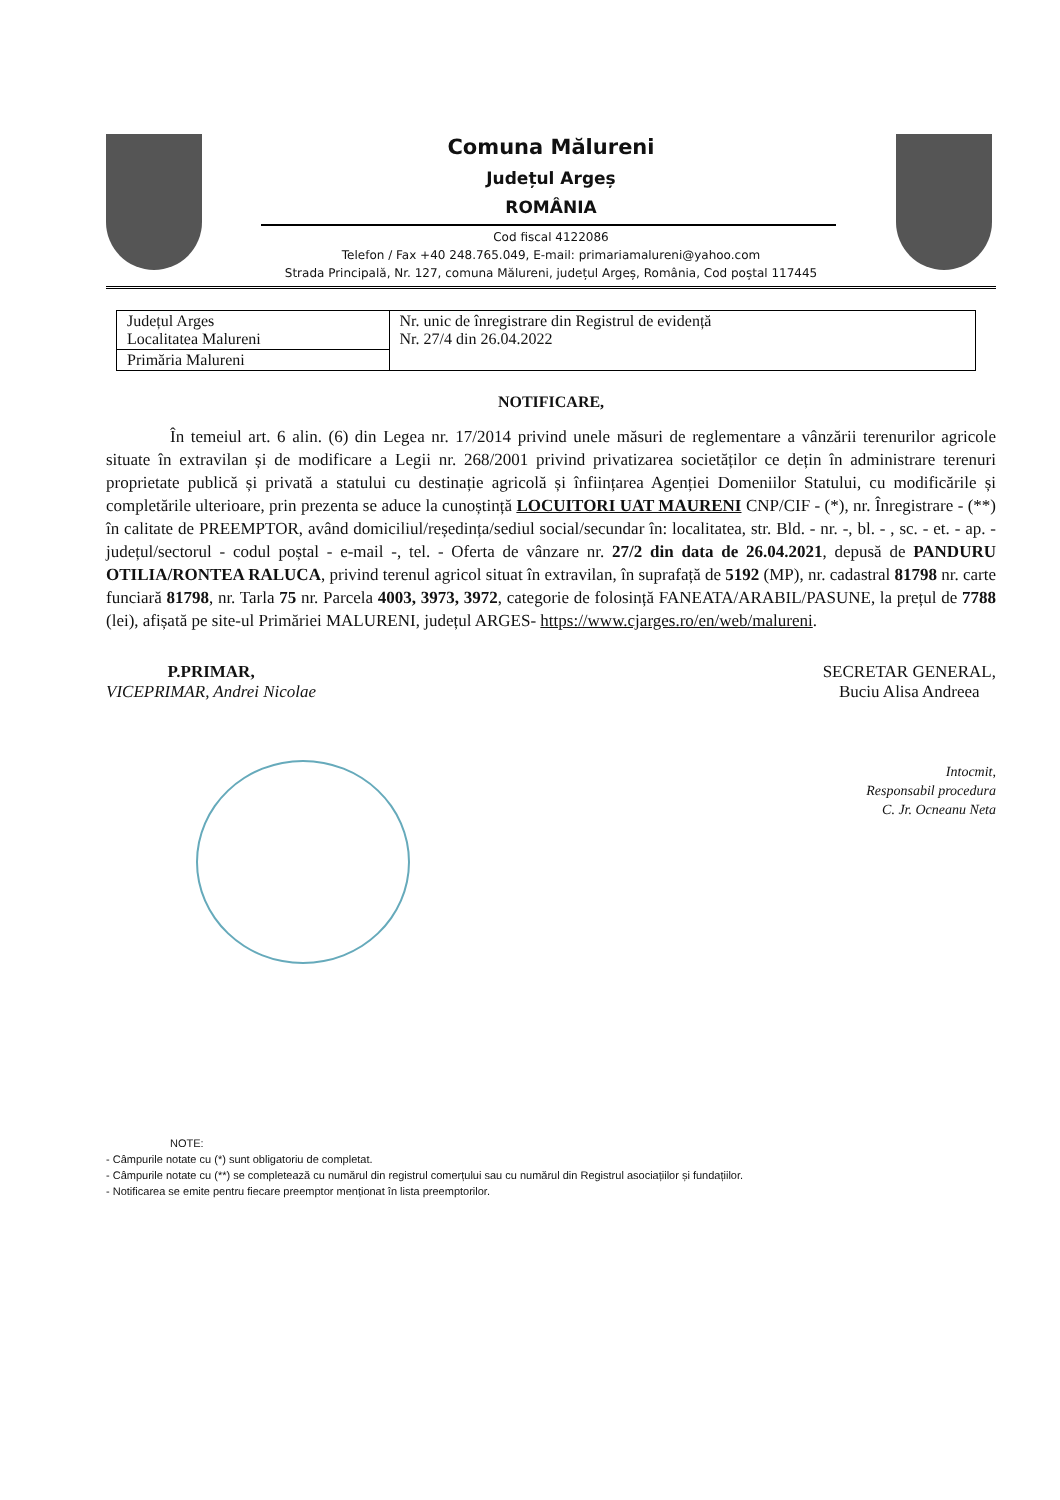Comuna Mălureni
Județul Argeș
ROMÂNIA
Cod fiscal 4122086
Telefon / Fax +40 248.765.049, E-mail: primariamalureni@yahoo.com
Strada Principală, Nr. 127, comuna Mălureni, județul Argeș, România, Cod poștal 117445
| Județul Arges Localitatea Malureni | Nr. unic de înregistrare din Registrul de evidență Nr. 27/4 din 26.04.2022 |
| Primăria Malureni | |
NOTIFICARE,
În temeiul art. 6 alin. (6) din Legea nr. 17/2014 privind unele măsuri de reglementare a vânzării terenurilor agricole situate în extravilan și de modificare a Legii nr. 268/2001 privind privatizarea societăților ce dețin în administrare terenuri proprietate publică și privată a statului cu destinație agricolă și înființarea Agenției Domeniilor Statului, cu modificările și completările ulterioare, prin prezenta se aduce la cunoștință LOCUITORI UAT MAURENI CNP/CIF - (*), nr. Înregistrare - (**) în calitate de PREEMPTOR, având domiciliul/reședința/sediul social/secundar în: localitatea, str. Bld. - nr. -, bl. - , sc. - et. - ap. - județul/sectorul - codul poștal - e-mail -, tel. - Oferta de vânzare nr. 27/2 din data de 26.04.2021, depusă de PANDURU OTILIA/RONTEA RALUCA, privind terenul agricol situat în extravilan, în suprafață de 5192 (MP), nr. cadastral 81798 nr. carte funciară 81798, nr. Tarla 75 nr. Parcela 4003, 3973, 3972, categorie de folosință FANEATA/ARABIL/PASUNE, la prețul de 7788 (lei), afișată pe site-ul Primăriei MALURENI, județul ARGES- https://www.cjarges.ro/en/web/malureni.
P.PRIMAR,
VICEPRIMAR, Andrei Nicolae
SECRETAR GENERAL,
Buciu Alisa Andreea
Intocmit,
Responsabil procedura
C. Jr. Ocneanu Neta
NOTE:
- Câmpurile notate cu (*) sunt obligatoriu de completat.
- Câmpurile notate cu (**) se completează cu numărul din registrul comerțului sau cu numărul din Registrul asociațiilor și fundațiilor.
- Notificarea se emite pentru fiecare preemptor menționat în lista preemptorilor.